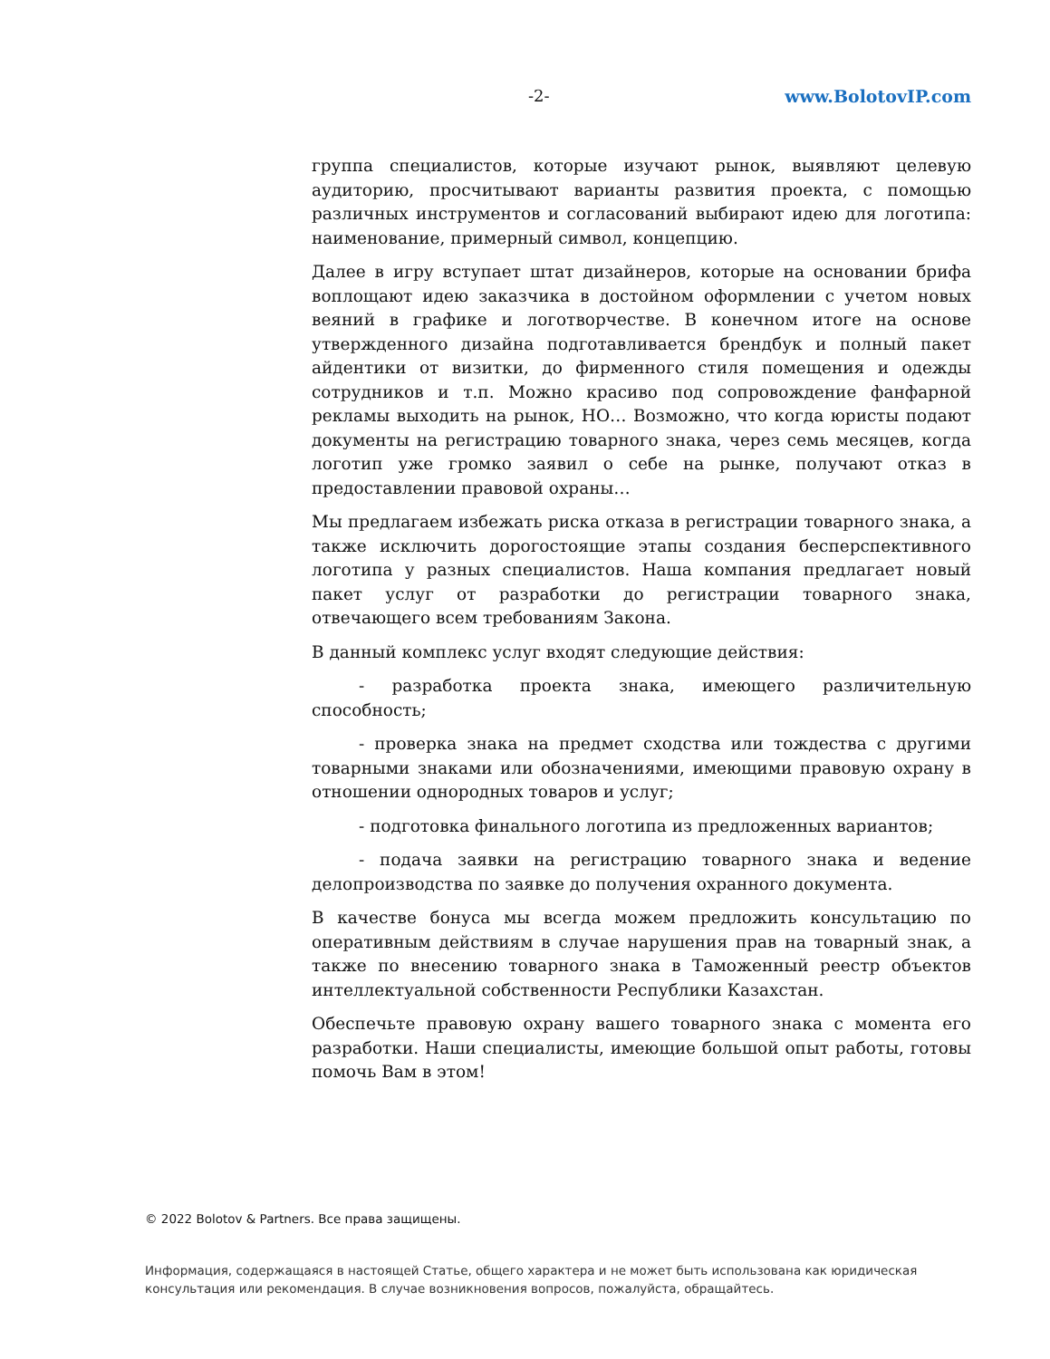-2- www.BolotovIP.com
группа специалистов, которые изучают рынок, выявляют целевую аудиторию, просчитывают варианты развития проекта, с помощью различных инструментов и согласований выбирают идею для логотипа: наименование, примерный символ, концепцию.
Далее в игру вступает штат дизайнеров, которые на основании брифа воплощают идею заказчика в достойном оформлении с учетом новых веяний в графике и логотворчестве. В конечном итоге на основе утвержденного дизайна подготавливается брендбук и полный пакет айдентики от визитки, до фирменного стиля помещения и одежды сотрудников и т.п. Можно красиво под сопровождение фанфарной рекламы выходить на рынок, НО… Возможно, что когда юристы подают документы на регистрацию товарного знака, через семь месяцев, когда логотип уже громко заявил о себе на рынке, получают отказ в предоставлении правовой охраны…
Мы предлагаем избежать риска отказа в регистрации товарного знака, а также исключить дорогостоящие этапы создания бесперспективного логотипа у разных специалистов. Наша компания предлагает новый пакет услуг от разработки до регистрации товарного знака, отвечающего всем требованиям Закона.
В данный комплекс услуг входят следующие действия:
- разработка проекта знака, имеющего различительную способность;
- проверка знака на предмет сходства или тождества с другими товарными знаками или обозначениями, имеющими правовую охрану в отношении однородных товаров и услуг;
- подготовка финального логотипа из предложенных вариантов;
- подача заявки на регистрацию товарного знака и ведение делопроизводства по заявке до получения охранного документа.
В качестве бонуса мы всегда можем предложить консультацию по оперативным действиям в случае нарушения прав на товарный знак, а также по внесению товарного знака в Таможенный реестр объектов интеллектуальной собственности Республики Казахстан.
Обеспечьте правовую охрану вашего товарного знака с момента его разработки. Наши специалисты, имеющие большой опыт работы, готовы помочь Вам в этом!
© 2022 Bolotov & Partners. Все права защищены.
Информация, содержащаяся в настоящей Статье, общего характера и не может быть использована как юридическая консультация или рекомендация. В случае возникновения вопросов, пожалуйста, обращайтесь.